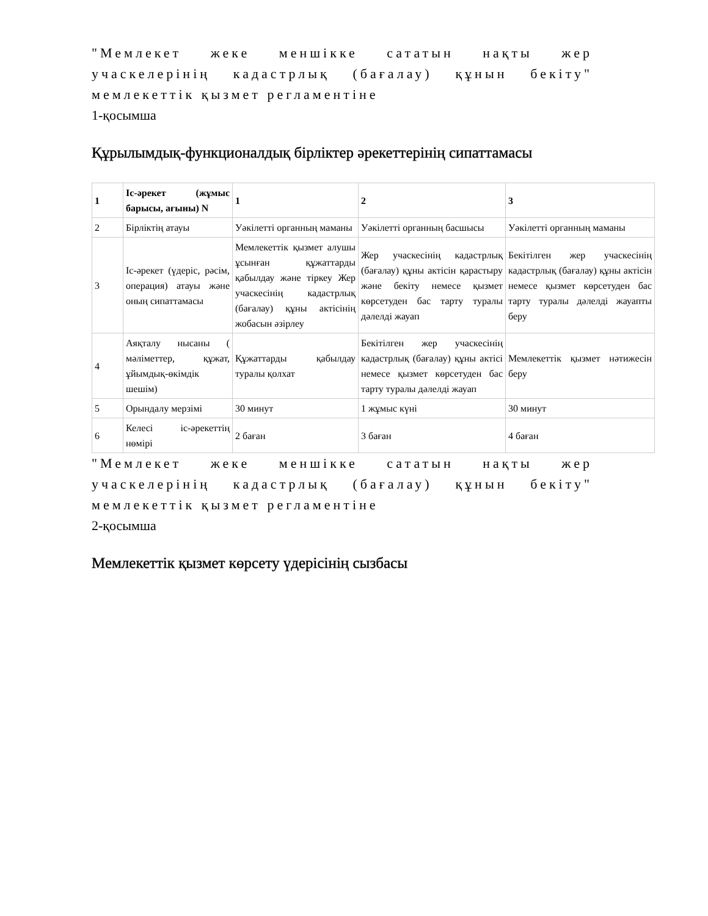"Мемлекет жеке меншікке сататын нақты жер учаскелерінің кадастрлық (бағалау) құнын бекіту" мемлекеттік қызмет регламентіне
1-қосымша
Құрылымдық-функционалдық бірліктер әрекеттерінің сипаттамасы
| 1 | Іс-әрекет (жұмыс барысы, ағыны) N | 1 | 2 | 3 |
| 2 | Бірліктің атауы | Уәкілетті органның маманы | Уәкілетті органның басшысы | Уәкілетті органның маманы |
| 3 | Іс-әрекет (үдеріс, рәсім, операция) атауы және оның сипаттамасы | Мемлекеттік қызмет алушы ұсынған құжаттарды қабылдау және тіркеу Жер учаскесінің кадастрлық (бағалау) құны актісінің жобасын әзірлеу | Жер учаскесінің кадастрлық (бағалау) құны актісін қарастыру және бекіту немесе қызмет көрсетуден бас тарту туралы дәлелді жауап | Бекітілген жер учаскесінің кадастрлық (бағалау) құны актісін немесе қызмет көрсетуден бас тарту туралы дәлелді жауапты беру |
| 4 | Аяқталу нысаны ( мәліметтер, құжат, ұйымдық-өкімдік шешім) | Құжаттарды қабылдау туралы қолхат | Бекітілген жер учаскесінің кадастрлық (бағалау) құны актісі немесе қызмет көрсетуден бас тарту туралы дәлелді жауап | Мемлекеттік қызмет нәтижесін беру |
| 5 | Орындалу мерзімі | 30 минут | 1 жұмыс күні | 30 минут |
| 6 | Келесі іс-әрекеттің нөмірі | 2 баған | 3 баған | 4 баған |
"Мемлекет жеке меншікке сататын нақты жер учаскелерінің кадастрлық (бағалау) құнын бекіту" мемлекеттік қызмет регламентіне
2-қосымша
Мемлекеттік қызмет көрсету үдерісінің сызбасы